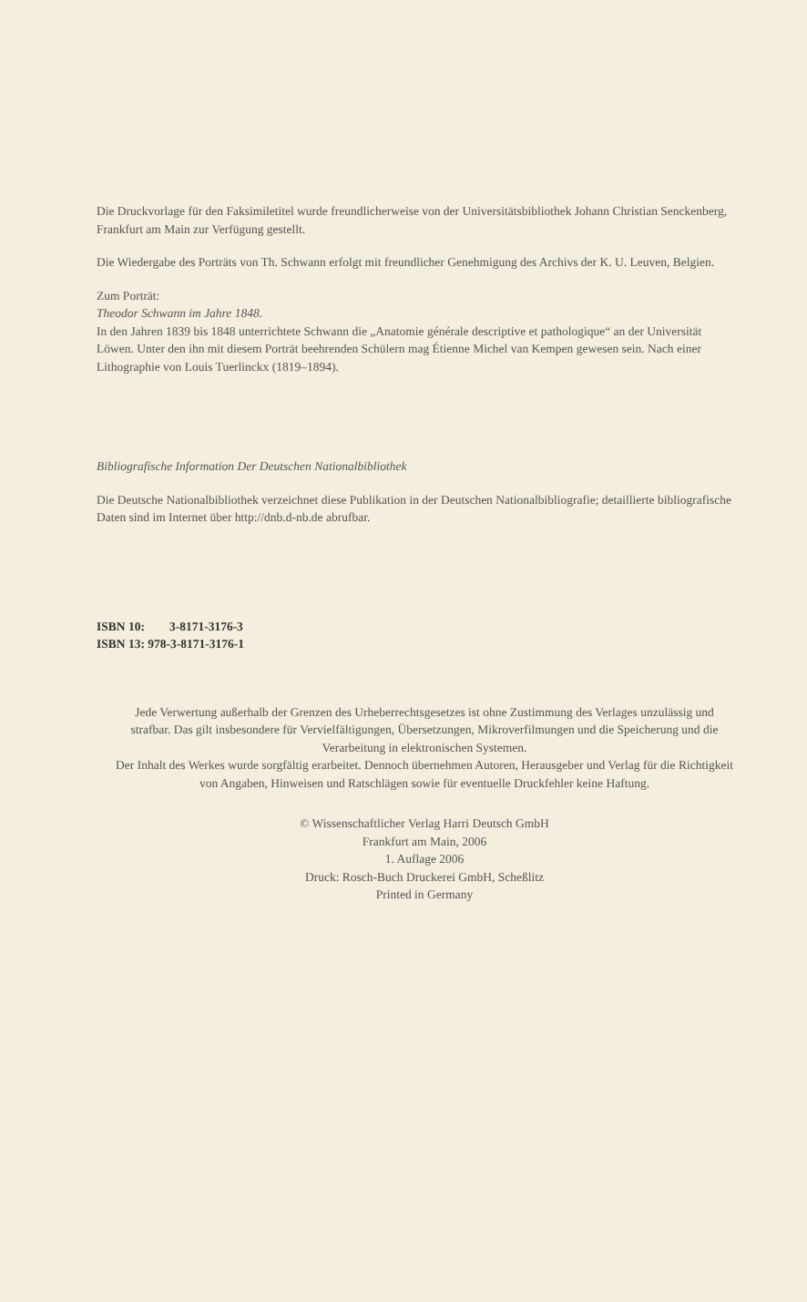Die Druckvorlage für den Faksimiletitel wurde freundlicherweise von der Universitätsbibliothek Johann Christian Senckenberg, Frankfurt am Main zur Verfügung gestellt.
Die Wiedergabe des Porträts von Th. Schwann erfolgt mit freundlicher Genehmigung des Archivs der K. U. Leuven, Belgien.
Zum Porträt:
Theodor Schwann im Jahre 1848.
In den Jahren 1839 bis 1848 unterrichtete Schwann die „Anatomie générale descriptive et pathologique“ an der Universität Löwen. Unter den ihn mit diesem Porträt beehrenden Schülern mag Étienne Michel van Kempen gewesen sein. Nach einer Lithographie von Louis Tuerlinckx (1819–1894).
Bibliografische Information Der Deutschen Nationalbibliothek
Die Deutsche Nationalbibliothek verzeichnet diese Publikation in der Deutschen Nationalbibliografie; detaillierte bibliografische Daten sind im Internet über http://dnb.d-nb.de abrufbar.
ISBN 10: 3-8171-3176-3
ISBN 13: 978-3-8171-3176-1
Jede Verwertung außerhalb der Grenzen des Urheberrechtsgesetzes ist ohne Zustimmung des Verlages unzulässig und strafbar. Das gilt insbesondere für Vervielfältigungen, Übersetzungen, Mikroverfilmungen und die Speicherung und die Verarbeitung in elektronischen Systemen.
Der Inhalt des Werkes wurde sorgfältig erarbeitet. Dennoch übernehmen Autoren, Herausgeber und Verlag für die Richtigkeit von Angaben, Hinweisen und Ratschlägen sowie für eventuelle Druckfehler keine Haftung.
© Wissenschaftlicher Verlag Harri Deutsch GmbH
Frankfurt am Main, 2006
1. Auflage 2006
Druck: Rosch-Buch Druckerei GmbH, Scheßlitz
Printed in Germany